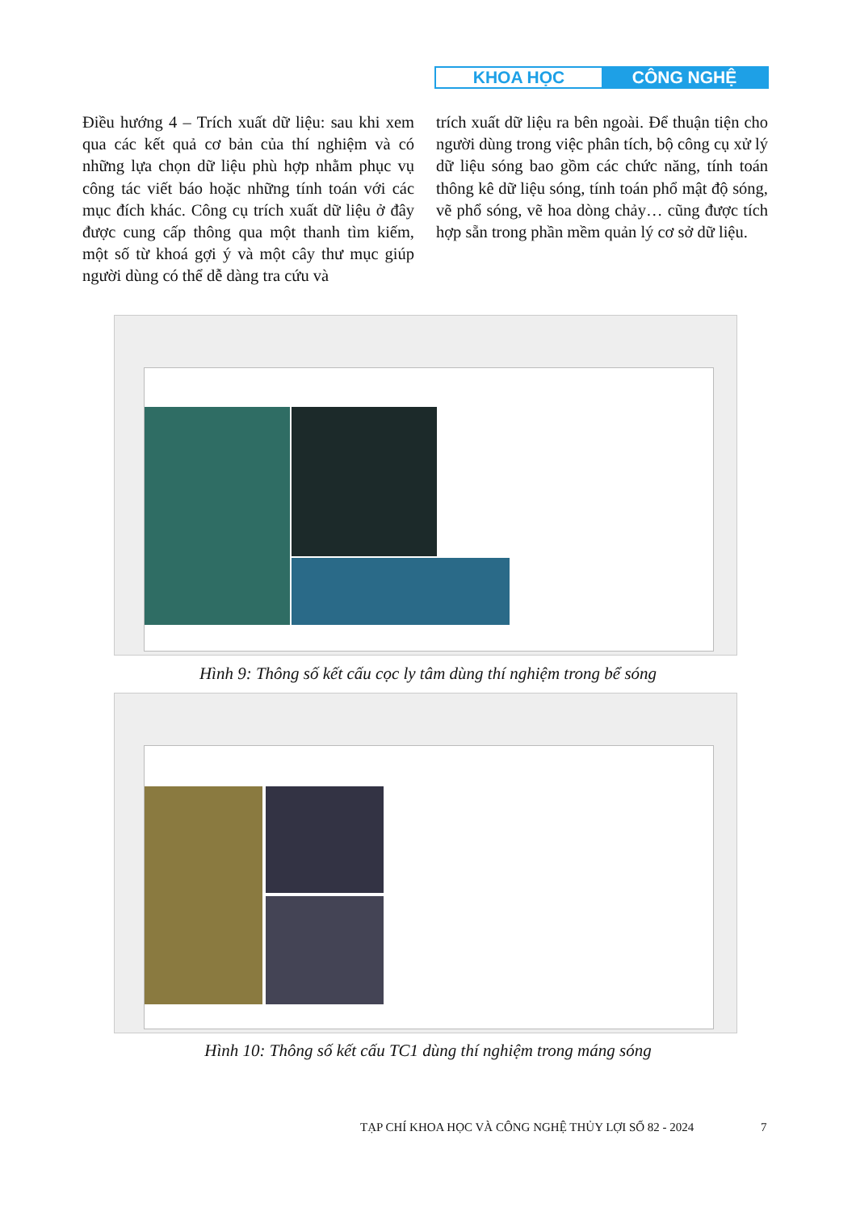KHOA HỌC CÔNG NGHỆ
Điều hướng 4 – Trích xuất dữ liệu: sau khi xem qua các kết quả cơ bản của thí nghiệm và có những lựa chọn dữ liệu phù hợp nhằm phục vụ công tác viết báo hoặc những tính toán với các mục đích khác. Công cụ trích xuất dữ liệu ở đây được cung cấp thông qua một thanh tìm kiếm, một số từ khoá gợi ý và một cây thư mục giúp người dùng có thể dễ dàng tra cứu và
trích xuất dữ liệu ra bên ngoài. Để thuận tiện cho người dùng trong việc phân tích, bộ công cụ xử lý dữ liệu sóng bao gồm các chức năng, tính toán thông kê dữ liệu sóng, tính toán phổ mật độ sóng, vẽ phổ sóng, vẽ hoa dòng chảy… cũng được tích hợp sẵn trong phần mềm quản lý cơ sở dữ liệu.
Hình 9: Thông số kết cấu cọc ly tâm dùng thí nghiệm trong bể sóng
Hình 10: Thông số kết cấu TC1 dùng thí nghiệm trong máng sóng
TẠP CHÍ KHOA HỌC VÀ CÔNG NGHỆ THỦY LỢI SỐ 82 - 2024
7